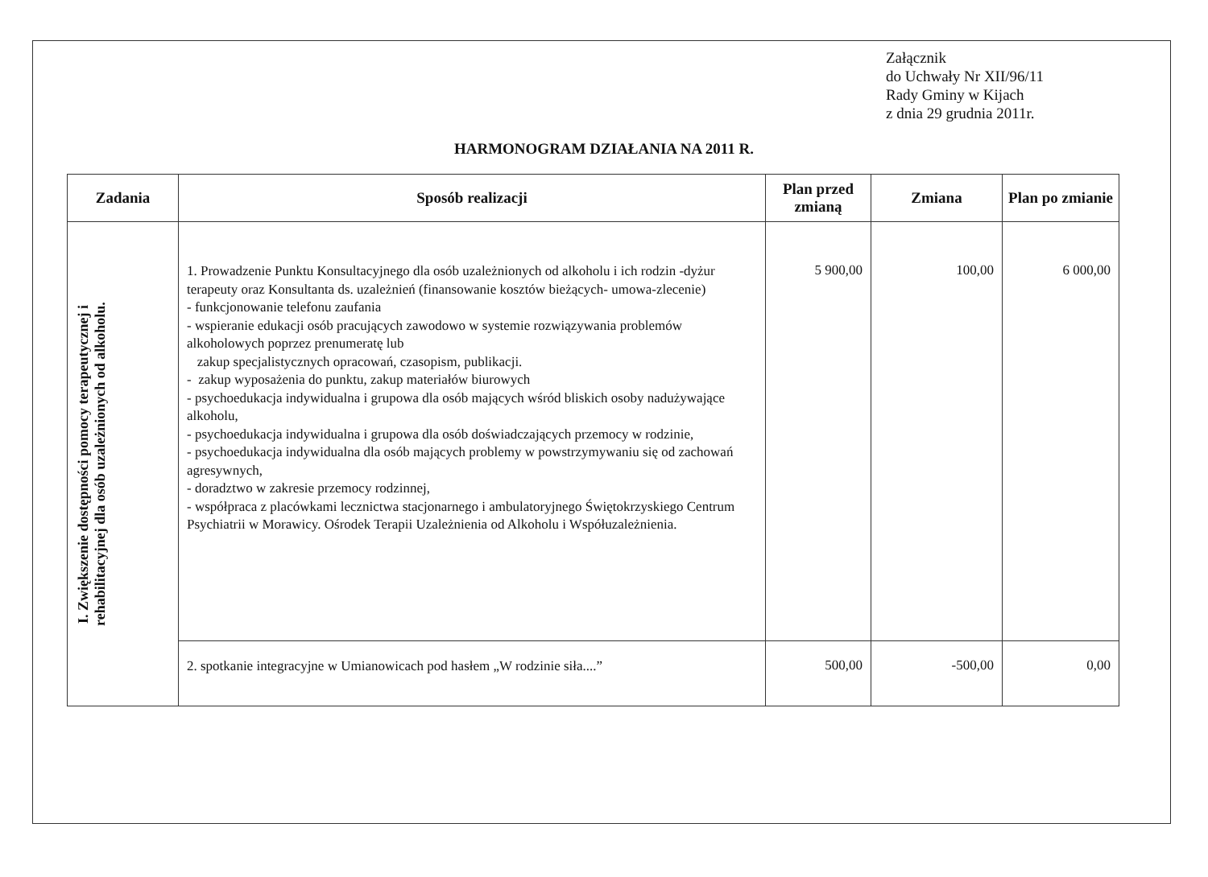Załącznik
do Uchwały Nr XII/96/11
Rady Gminy w Kijach
z dnia 29 grudnia 2011r.
HARMONOGRAM DZIAŁANIA NA 2011 R.
| Zadania | Sposób realizacji | Plan przed zmianą | Zmiana | Plan po zmianie |
| --- | --- | --- | --- | --- |
| I. Zwiększenie dostępności pomocy terapeutycznej i rehabilitacyjnej dla osób uzależnionych od alkoholu. | 1. Prowadzenie Punktu Konsultacyjnego dla osób uzależnionych od alkoholu i ich rodzin -dyżur terapeuty oraz Konsultanta ds. uzależnień (finansowanie kosztów bieżących- umowa-zlecenie) - funkcjonowanie telefonu zaufania - wspieranie edukacji osób pracujących zawodowo w systemie rozwiązywania problemów alkoholowych poprzez prenumeratę lub zakup specjalistycznych opracowań, czasopism, publikacji. - zakup wyposażenia do punktu, zakup materiałów biurowych - psychoedukacja indywidualna i grupowa dla osób mających wśród bliskich osoby nadużywające alkoholu, - psychoedukacja indywidualna i grupowa dla osób doświadczających przemocy w rodzinie, - psychoedukacja indywidualna dla osób mających problemy w powstrzymywaniu się od zachowań agresywnych, - doradztwo w zakresie przemocy rodzinnej, - współpraca z placówkami lecznictwa stacjonarnego i ambulatoryjnego Świętokrzyskiego Centrum Psychiatrii w Morawicy. Ośrodek Terapii Uzależnienia od Alkoholu i Współuzależnienia. | 5 900,00 | 100,00 | 6 000,00 |
| | 2. spotkanie integracyjne w Umianowicach pod hasłem „W rodzinie siła....” | 500,00 | -500,00 | 0,00 |